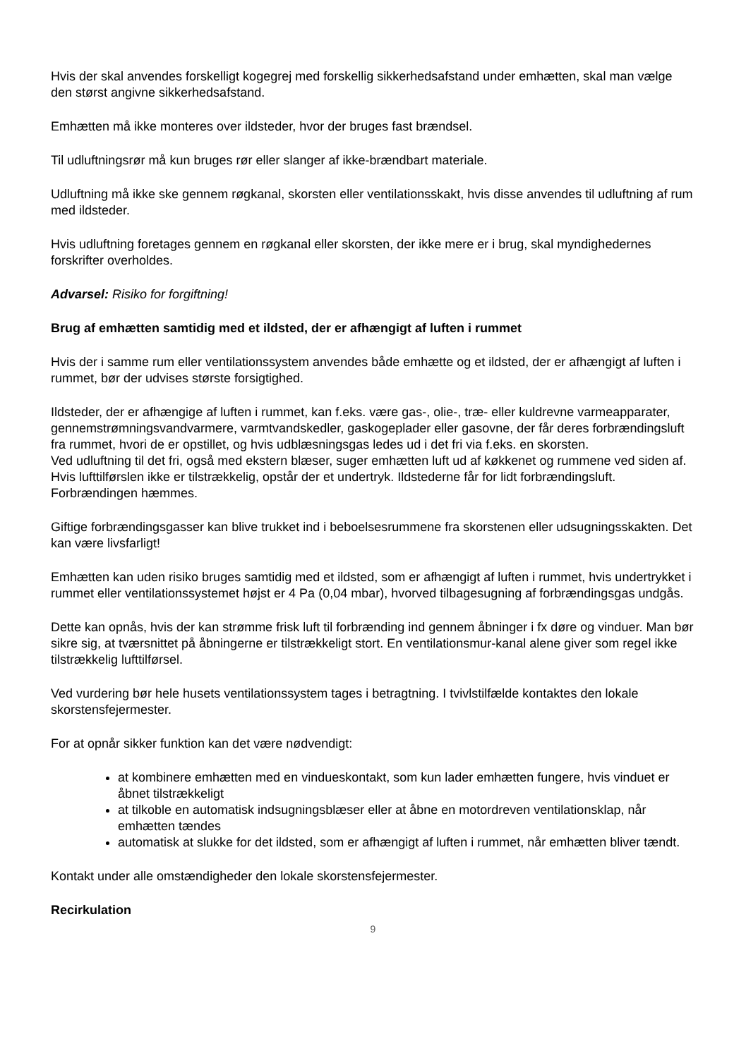Hvis der skal anvendes forskelligt kogegrej med forskellig sikkerhedsafstand under emhætten, skal man vælge den størst angivne sikkerhedsafstand.
Emhætten må ikke monteres over ildsteder, hvor der bruges fast brændsel.
Til udluftningsrør må kun bruges rør eller slanger af ikke-brændbart materiale.
Udluftning må ikke ske gennem røgkanal, skorsten eller ventilationsskakt, hvis disse anvendes til udluftning af rum med ildsteder.
Hvis udluftning foretages gennem en røgkanal eller skorsten, der ikke mere er i brug, skal myndighedernes forskrifter overholdes.
Advarsel: Risiko for forgiftning!
Brug af emhætten samtidig med et ildsted, der er afhængigt af luften i rummet
Hvis der i samme rum eller ventilationssystem anvendes både emhætte og et ildsted, der er afhængigt af luften i rummet, bør der udvises største forsigtighed.
Ildsteder, der er afhængige af luften i rummet, kan f.eks. være gas-, olie-, træ- eller kuldrevne varmeapparater, gennemstrømningsvandvarmere, varmtvandskedler, gaskogeplader eller gasovne, der får deres forbrændingsluft fra rummet, hvori de er opstillet, og hvis udblæsningsgas ledes ud i det fri via f.eks. en skorsten.
Ved udluftning til det fri, også med ekstern blæser, suger emhætten luft ud af køkkenet og rummene ved siden af. Hvis lufttilførslen ikke er tilstrækkelig, opstår der et undertryk. Ildstederne får for lidt forbrændingsluft. Forbrændingen hæmmes.
Giftige forbrændingsgasser kan blive trukket ind i beboelsesrummene fra skorstenen eller udsugningsskakten. Det kan være livsfarligt!
Emhætten kan uden risiko bruges samtidig med et ildsted, som er afhængigt af luften i rummet, hvis undertrykket i rummet eller ventilationssystemet højst er 4 Pa (0,04 mbar), hvorved tilbagesugning af forbrændingsgas undgås.
Dette kan opnås, hvis der kan strømme frisk luft til forbrænding ind gennem åbninger i fx døre og vinduer. Man bør sikre sig, at tværsnittet på åbningerne er tilstrækkeligt stort. En ventilationsmur-kanal alene giver som regel ikke tilstrækkelig lufttilførsel.
Ved vurdering bør hele husets ventilationssystem tages i betragtning. I tvivlstilfælde kontaktes den lokale skorstensfejermester.
For at opnår sikker funktion kan det være nødvendigt:
at kombinere emhætten med en vindueskontakt, som kun lader emhætten fungere, hvis vinduet er åbnet tilstrækkeligt
at tilkoble en automatisk indsugningsblæser eller at åbne en motordreven ventilationsklap, når emhætten tændes
automatisk at slukke for det ildsted, som er afhængigt af luften i rummet, når emhætten bliver tændt.
Kontakt under alle omstændigheder den lokale skorstensfejermester.
Recirkulation
9